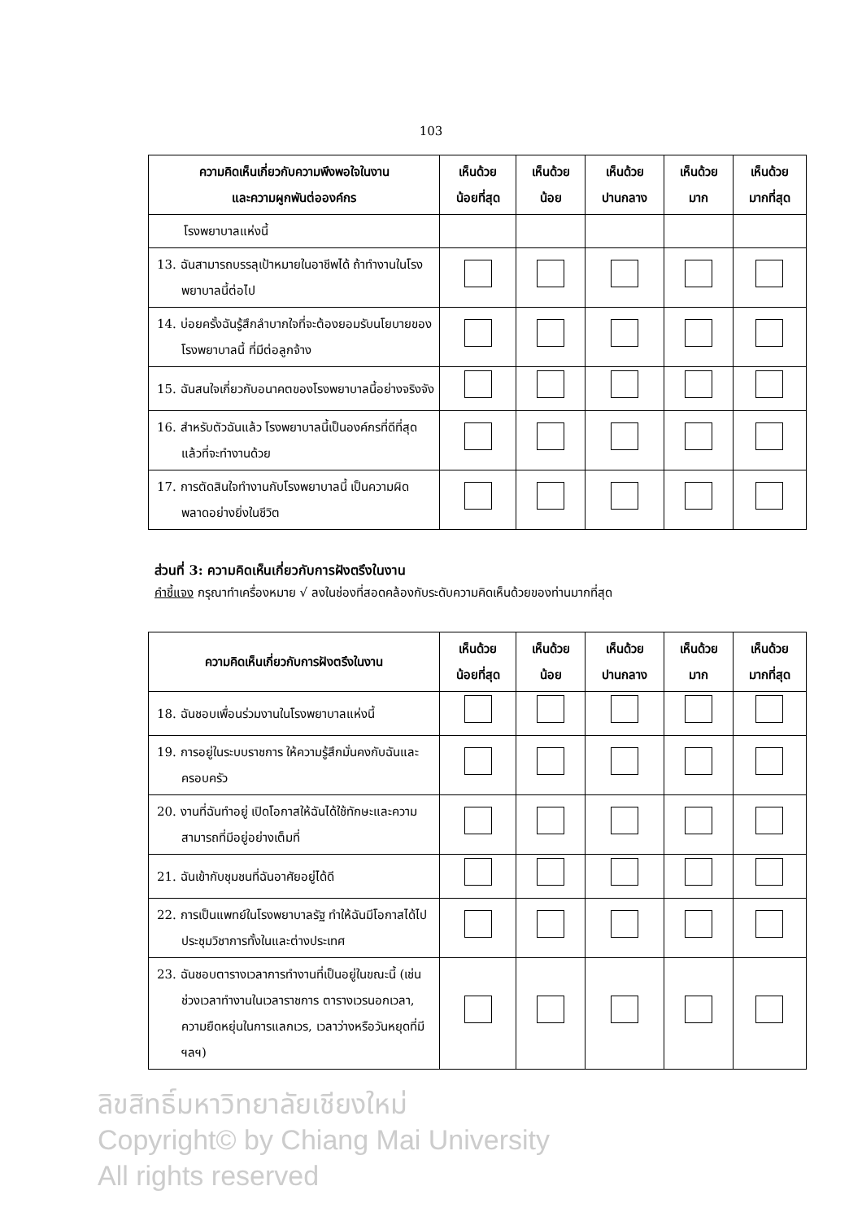103
| ความคิดเห็นเกี่ยวกับความพึงพอใจในงาน และความผูกพันต่อองค์กร | เห็นด้วย น้อยที่สุด | เห็นด้วย น้อย | เห็นด้วย ปานกลาง | เห็นด้วย มาก | เห็นด้วย มากที่สุด |
| --- | --- | --- | --- | --- | --- |
| โรงพยาบาลแห่งนี้ | | | | | |
| 13. ฉันสามารถบรรลุเป้าหมายในอาชีพได้ ถ้าทำงานในโรงพยาบาลนี้ต่อไป | | | | | |
| 14. บ่อยครั้งฉันรู้สึกลำบากใจที่จะต้องยอมรับนโยบายของโรงพยาบาลนี้ ที่มีต่อลูกจ้าง | | | | | |
| 15. ฉันสนใจเกี่ยวกับอนาคตของโรงพยาบาลนี้อย่างจริงจัง | | | | | |
| 16. สำหรับตัวฉันแล้ว โรงพยาบาลนี้เป็นองค์กรที่ดีที่สุดแล้วที่จะทำงานด้วย | | | | | |
| 17. การตัดสินใจทำงานกับโรงพยาบาลนี้ เป็นความผิดพลาดอย่างยิ่งในชีวิต | | | | | |
ส่วนที่ 3: ความคิดเห็นเกี่ยวกับการฝังตรึงในงาน
คำชี้แจง กรุณาทำเครื่องหมาย √ ลงในช่องที่สอดคล้องกับระดับความคิดเห็นด้วยของท่านมากที่สุด
| ความคิดเห็นเกี่ยวกับการฝังตรึงในงาน | เห็นด้วย น้อยที่สุด | เห็นด้วย น้อย | เห็นด้วย ปานกลาง | เห็นด้วย มาก | เห็นด้วย มากที่สุด |
| --- | --- | --- | --- | --- | --- |
| 18. ฉันชอบเพื่อนร่วมงานในโรงพยาบาลแห่งนี้ | | | | | |
| 19. การอยู่ในระบบราชการ ให้ความรู้สึกมั่นคงกับฉันและครอบครัว | | | | | |
| 20. งานที่ฉันทำอยู่ เปิดโอกาสให้ฉันได้ใช้ทักษะและความสามารถที่มีอยู่อย่างเต็มที่ | | | | | |
| 21. ฉันเข้ากับชุมชนที่ฉันอาศัยอยู่ได้ดี | | | | | |
| 22. การเป็นแพทย์ในโรงพยาบาลรัฐ ทำให้ฉันมีโอกาสได้ไปประชุมวิชาการทั้งในและต่างประเทศ | | | | | |
| 23. ฉันชอบตารางเวลาการทำงานที่เป็นอยู่ในขณะนี้ (เช่น ช่วงเวลาทำงานในเวลาราชการ ตารางเวรนอกเวลา, ความยืดหยุ่นในการแลกเวร, เวลาว่างหรือวันหยุดที่มี ฯลฯ) | | | | | |
ลิขสิทธิ์มหาวิทยาลัยเชียงใหม่
Copyright© by Chiang Mai University
All rights reserved